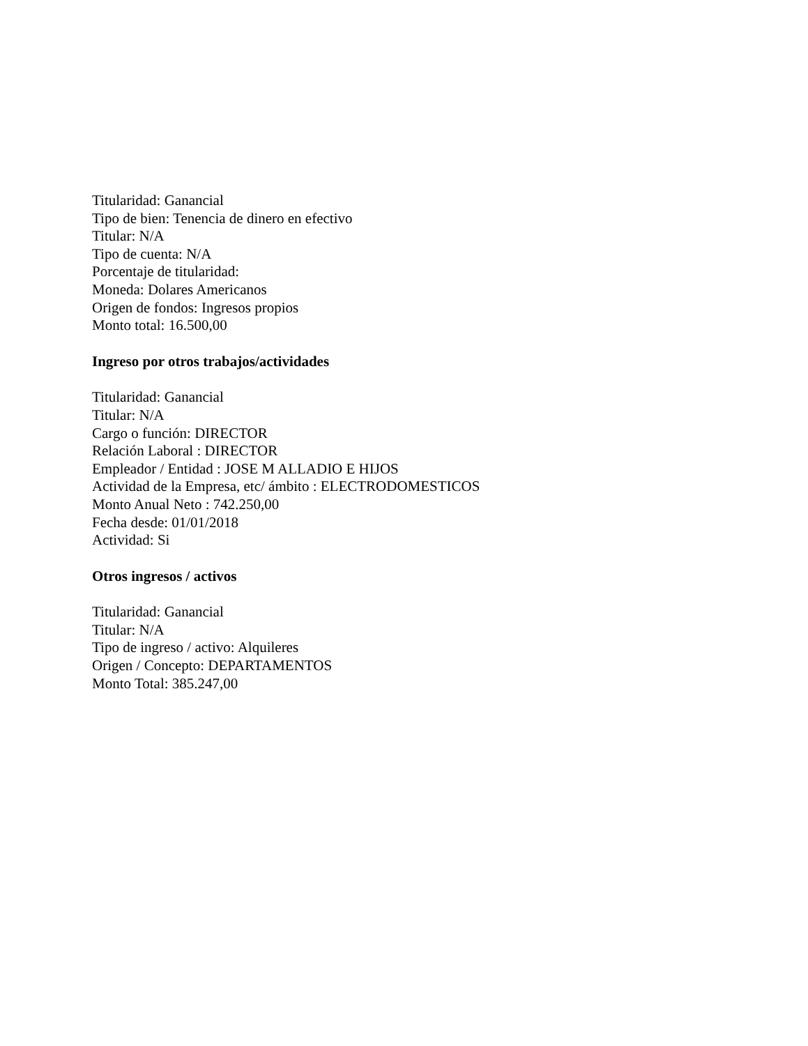Titularidad: Ganancial
Tipo de bien: Tenencia de dinero en efectivo
Titular: N/A
Tipo de cuenta: N/A
Porcentaje de titularidad:
Moneda: Dolares Americanos
Origen de fondos: Ingresos propios
Monto total: 16.500,00
Ingreso por otros trabajos/actividades
Titularidad: Ganancial
Titular: N/A
Cargo o función: DIRECTOR
Relación Laboral : DIRECTOR
Empleador / Entidad : JOSE M ALLADIO E HIJOS
Actividad de la Empresa, etc/ ámbito : ELECTRODOMESTICOS
Monto Anual Neto : 742.250,00
Fecha desde: 01/01/2018
Actividad: Si
Otros ingresos / activos
Titularidad: Ganancial
Titular: N/A
Tipo de ingreso / activo: Alquileres
Origen / Concepto: DEPARTAMENTOS
Monto Total: 385.247,00